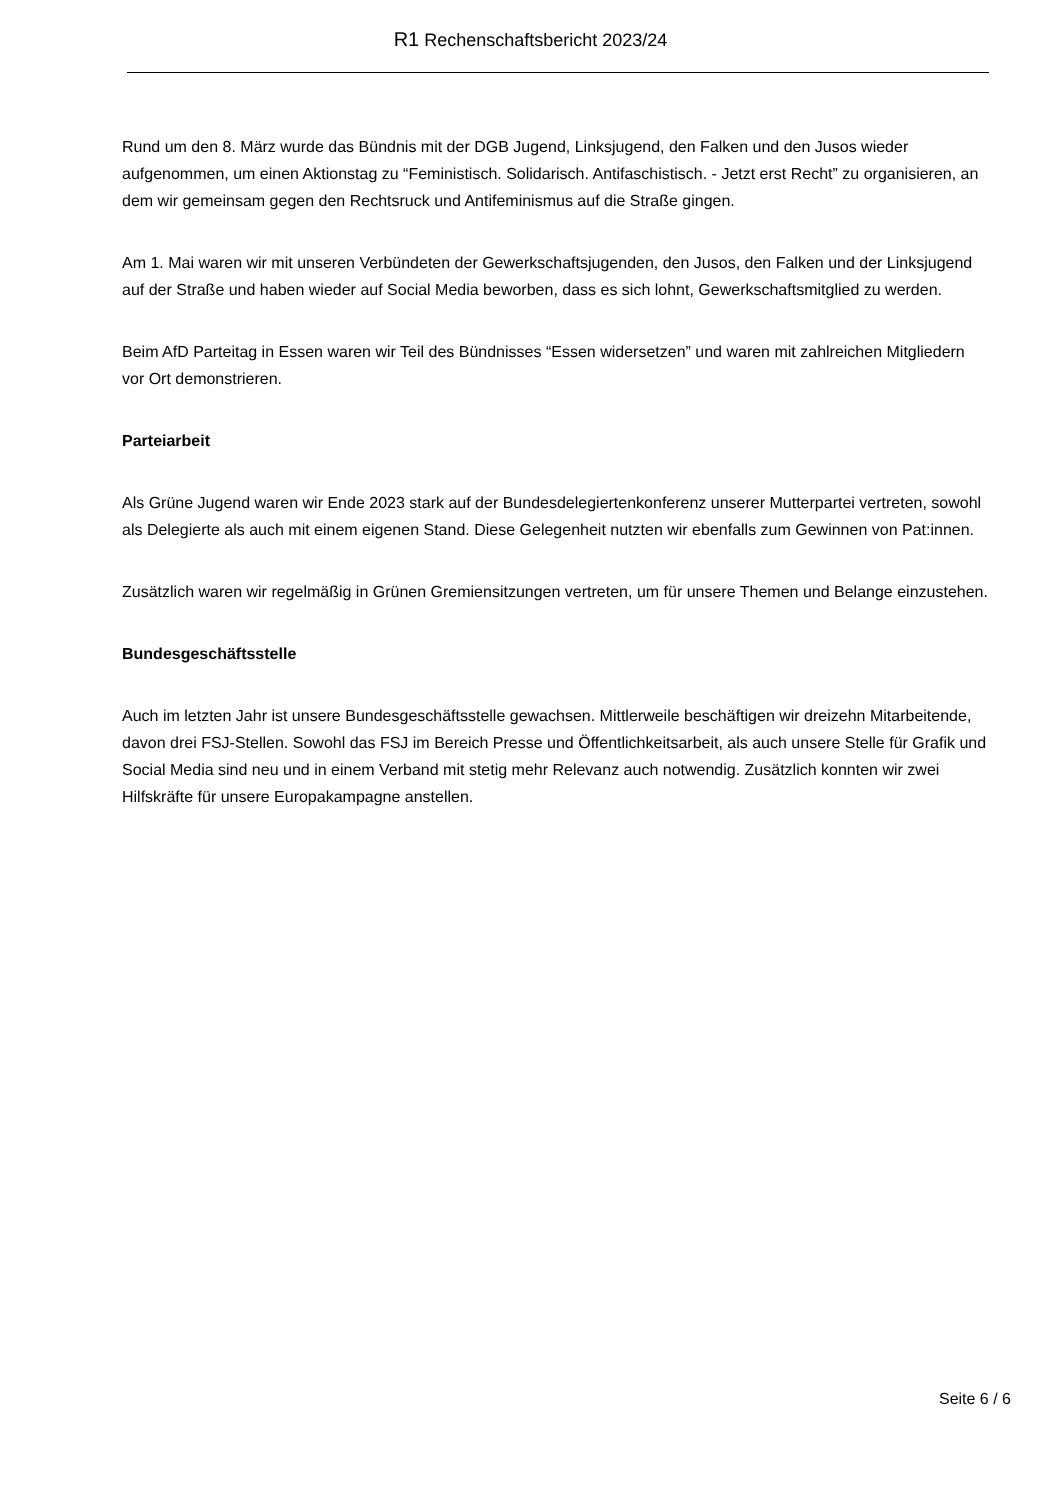R1 Rechenschaftsbericht 2023/24
Rund um den 8. März wurde das Bündnis mit der DGB Jugend, Linksjugend, den Falken und den Jusos wieder aufgenommen, um einen Aktionstag zu “Feministisch. Solidarisch. Antifaschistisch. - Jetzt erst Recht” zu organisieren, an dem wir gemeinsam gegen den Rechtsruck und Antifeminismus auf die Straße gingen.
Am 1. Mai waren wir mit unseren Verbündeten der Gewerkschaftsjugenden, den Jusos, den Falken und der Linksjugend auf der Straße und haben wieder auf Social Media beworben, dass es sich lohnt, Gewerkschaftsmitglied zu werden.
Beim AfD Parteitag in Essen waren wir Teil des Bündnisses “Essen widersetzen” und waren mit zahlreichen Mitgliedern vor Ort demonstrieren.
Parteiarbeit
Als Grüne Jugend waren wir Ende 2023 stark auf der Bundesdelegiertenkonferenz unserer Mutterpartei vertreten, sowohl als Delegierte als auch mit einem eigenen Stand. Diese Gelegenheit nutzten wir ebenfalls zum Gewinnen von Pat:innen.
Zusätzlich waren wir regelmäßig in Grünen Gremiensitzungen vertreten, um für unsere Themen und Belange einzustehen.
Bundesgeschäftsstelle
Auch im letzten Jahr ist unsere Bundesgeschäftsstelle gewachsen. Mittlerweile beschäftigen wir dreizehn Mitarbeitende, davon drei FSJ-Stellen. Sowohl das FSJ im Bereich Presse und Öffentlichkeitsarbeit, als auch unsere Stelle für Grafik und Social Media sind neu und in einem Verband mit stetig mehr Relevanz auch notwendig. Zusätzlich konnten wir zwei Hilfskräfte für unsere Europakampagne anstellen.
Seite 6 / 6